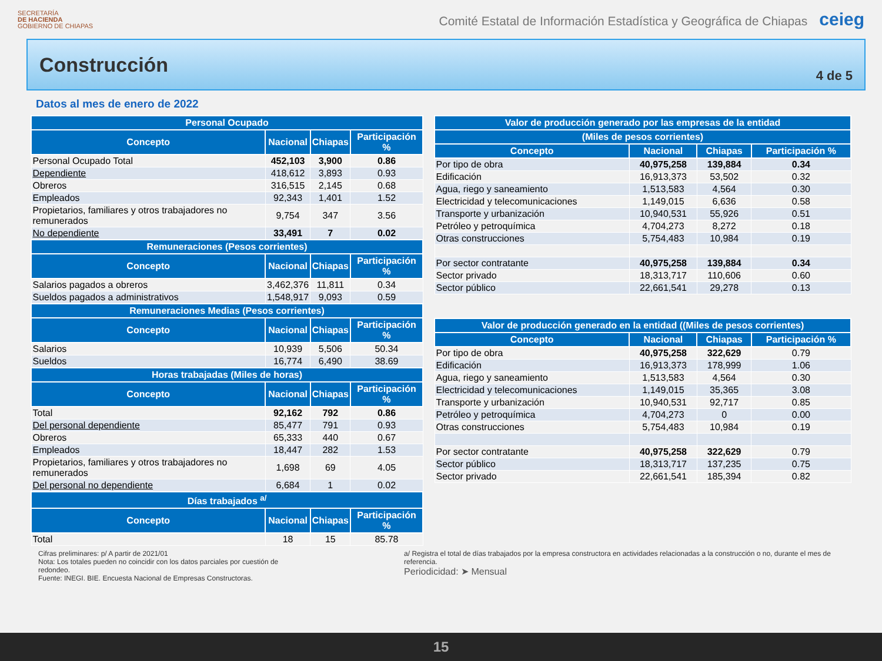SECRETARÍA
DE HACIENDA
GOBIERNO DE CHIAPAS
Comité Estatal de Información Estadística y Geográfica de Chiapas ceieg
Construcción
4 de 5
Datos al mes de enero de 2022
| Personal Ocupado | | | |
| --- | --- | --- | --- |
| Concepto | Nacional | Chiapas | Participación % |
| Personal Ocupado Total | 452,103 | 3,900 | 0.86 |
| Dependiente | 418,612 | 3,893 | 0.93 |
| Obreros | 316,515 | 2,145 | 0.68 |
| Empleados | 92,343 | 1,401 | 1.52 |
| Propietarios, familiares y otros trabajadores no remunerados | 9,754 | 347 | 3.56 |
| No dependiente | 33,491 | 7 | 0.02 |
| Remuneraciones (Pesos corrientes) | | | |
| Concepto | Nacional | Chiapas | Participación % |
| Salarios pagados a obreros | 3,462,376 | 11,811 | 0.34 |
| Sueldos pagados a administrativos | 1,548,917 | 9,093 | 0.59 |
| Remuneraciones Medias (Pesos corrientes) | | | |
| Concepto | Nacional | Chiapas | Participación % |
| Salarios | 10,939 | 5,506 | 50.34 |
| Sueldos | 16,774 | 6,490 | 38.69 |
| Horas trabajadas (Miles de horas) | | | |
| Concepto | Nacional | Chiapas | Participación % |
| Total | 92,162 | 792 | 0.86 |
| Del personal dependiente | 85,477 | 791 | 0.93 |
| Obreros | 65,333 | 440 | 0.67 |
| Empleados | 18,447 | 282 | 1.53 |
| Propietarios, familiares y otros trabajadores no remunerados | 1,698 | 69 | 4.05 |
| Del personal no dependiente | 6,684 | 1 | 0.02 |
| Días trabajados <sup>a/</sup> | | | |
| Concepto | Nacional | Chiapas | Participación % |
| Total | 18 | 15 | 85.78 |
| Valor de producción generado por las empresas de la entidad | | | |
| --- | --- | --- | --- |
| (Miles de pesos corrientes) | | | |
| Concepto | Nacional | Chiapas | Participación % |
| Por tipo de obra | 40,975,258 | 139,884 | 0.34 |
| Edificación | 16,913,373 | 53,502 | 0.32 |
| Agua, riego y saneamiento | 1,513,583 | 4,564 | 0.30 |
| Electricidad y telecomunicaciones | 1,149,015 | 6,636 | 0.58 |
| Transporte y urbanización | 10,940,531 | 55,926 | 0.51 |
| Petróleo y petroquímica | 4,704,273 | 8,272 | 0.18 |
| Otras construcciones | 5,754,483 | 10,984 | 0.19 |
| Por sector contratante | 40,975,258 | 139,884 | 0.34 |
| Sector privado | 18,313,717 | 110,606 | 0.60 |
| Sector público | 22,661,541 | 29,278 | 0.13 |
| Valor de producción generado en la entidad ((Miles de pesos corrientes) | | | |
| --- | --- | --- | --- |
| Concepto | Nacional | Chiapas | Participación % |
| Por tipo de obra | 40,975,258 | 322,629 | 0.79 |
| Edificación | 16,913,373 | 178,999 | 1.06 |
| Agua, riego y saneamiento | 1,513,583 | 4,564 | 0.30 |
| Electricidad y telecomunicaciones | 1,149,015 | 35,365 | 3.08 |
| Transporte y urbanización | 10,940,531 | 92,717 | 0.85 |
| Petróleo y petroquímica | 4,704,273 | 0 | 0.00 |
| Otras construcciones | 5,754,483 | 10,984 | 0.19 |
| Por sector contratante | 40,975,258 | 322,629 | 0.79 |
| Sector público | 18,313,717 | 137,235 | 0.75 |
| Sector privado | 22,661,541 | 185,394 | 0.82 |
Cifras preliminares: p/ A partir de 2021/01
Nota: Los totales pueden no coincidir con los datos parciales por cuestión de redondeo.
Fuente: INEGI. BIE. Encuesta Nacional de Empresas Constructoras.
a/ Registra el total de días trabajados por la empresa constructora en actividades relacionadas a la construcción o no, durante el mes de referencia.
Periodicidad: ➤ Mensual
15